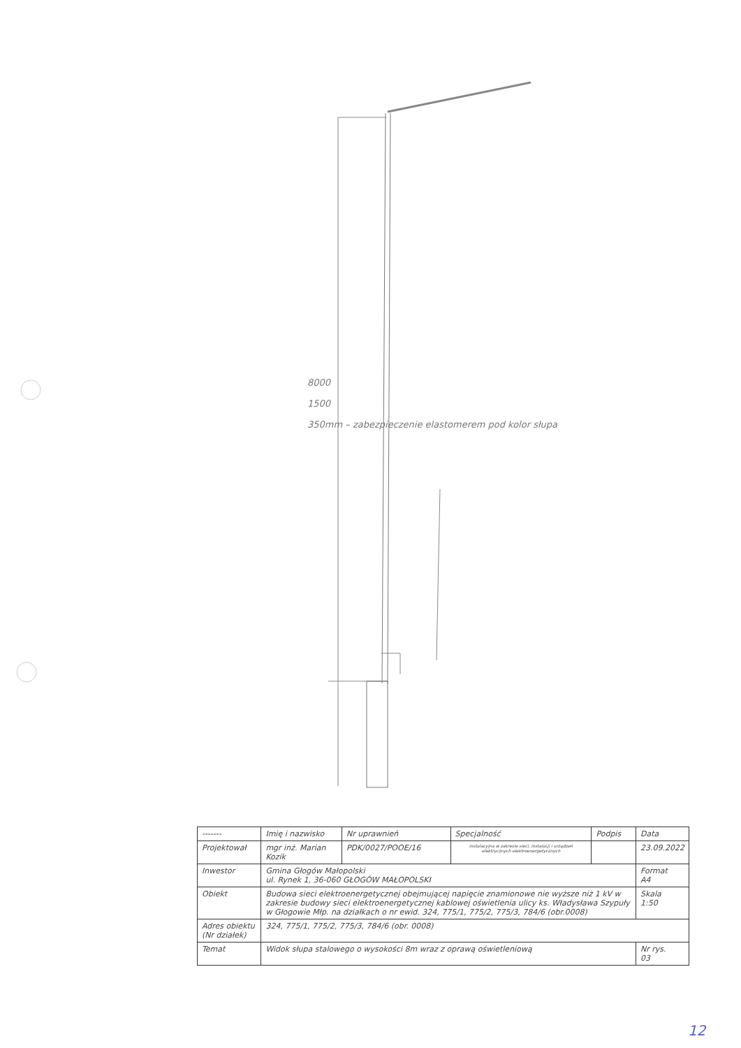8000
1500
350mm – zabezpieczenie elastomerem pod kolor słupa
| ------- | Imię i nazwisko | Nr uprawnień | Specjalność | Podpis | Data |
| Projektował | mgr inż. Marian Kozik | PDK/0027/POOE/16 | instalacyjna w zakresie sieci, instalacji i urządzeń elektrycznych elektroenergetycznych | | 23.09.2022 |
| Inwestor | Gmina Głogów Małopolski ul. Rynek 1, 36-060 GŁOGÓW MAŁOPOLSKI | | | | Format A4 |
| Obiekt | Budowa sieci elektroenergetycznej obejmującej napięcie znamionowe nie wyższe niż 1 kV w zakresie budowy sieci elektroenergetycznej kablowej oświetlenia ulicy ks. Władysława Szypuły w Głogowie Młp. na działkach o nr ewid. 324, 775/1, 775/2, 775/3, 784/6 (obr.0008) | | | | Skala 1:50 |
| Adres obiektu (Nr działek) | 324, 775/1, 775/2, 775/3, 784/6 (obr. 0008) | | | | |
| Temat | Widok słupa stalowego o wysokości 8m wraz z oprawą oświetleniową | | | | Nr rys. 03 |
12